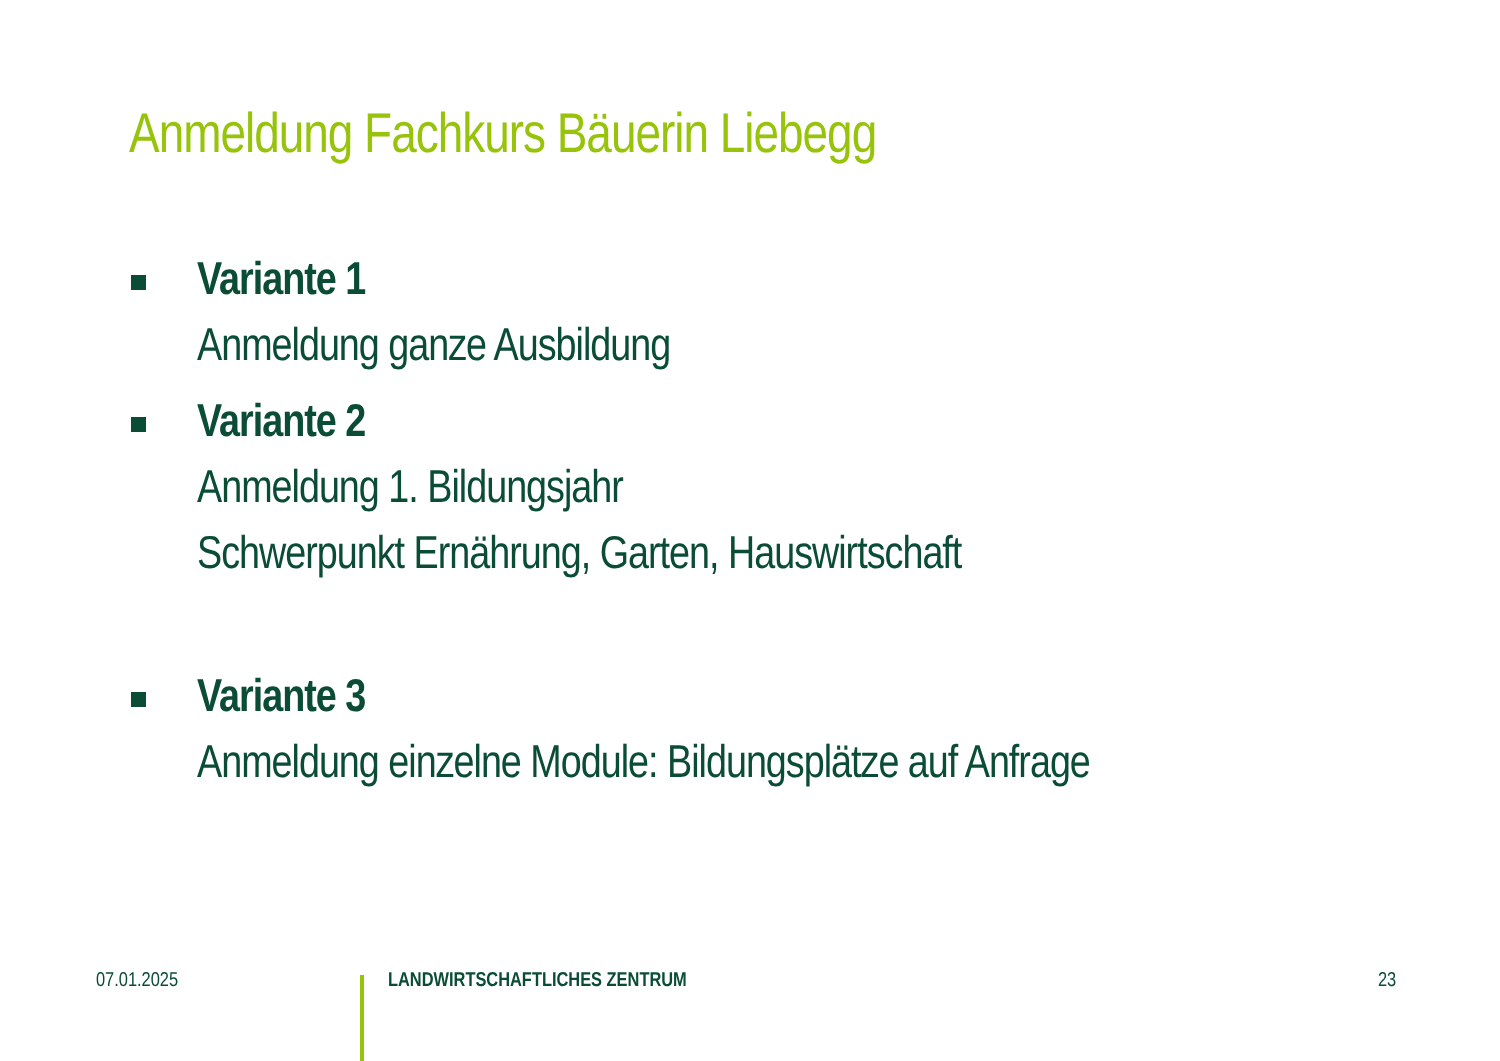Anmeldung Fachkurs Bäuerin Liebegg
Variante 1
Anmeldung ganze Ausbildung
Variante 2
Anmeldung 1. Bildungsjahr
Schwerpunkt Ernährung, Garten, Hauswirtschaft
Variante 3
Anmeldung einzelne Module: Bildungsplätze auf Anfrage
07.01.2025 LANDWIRTSCHAFTLICHES ZENTRUM 23